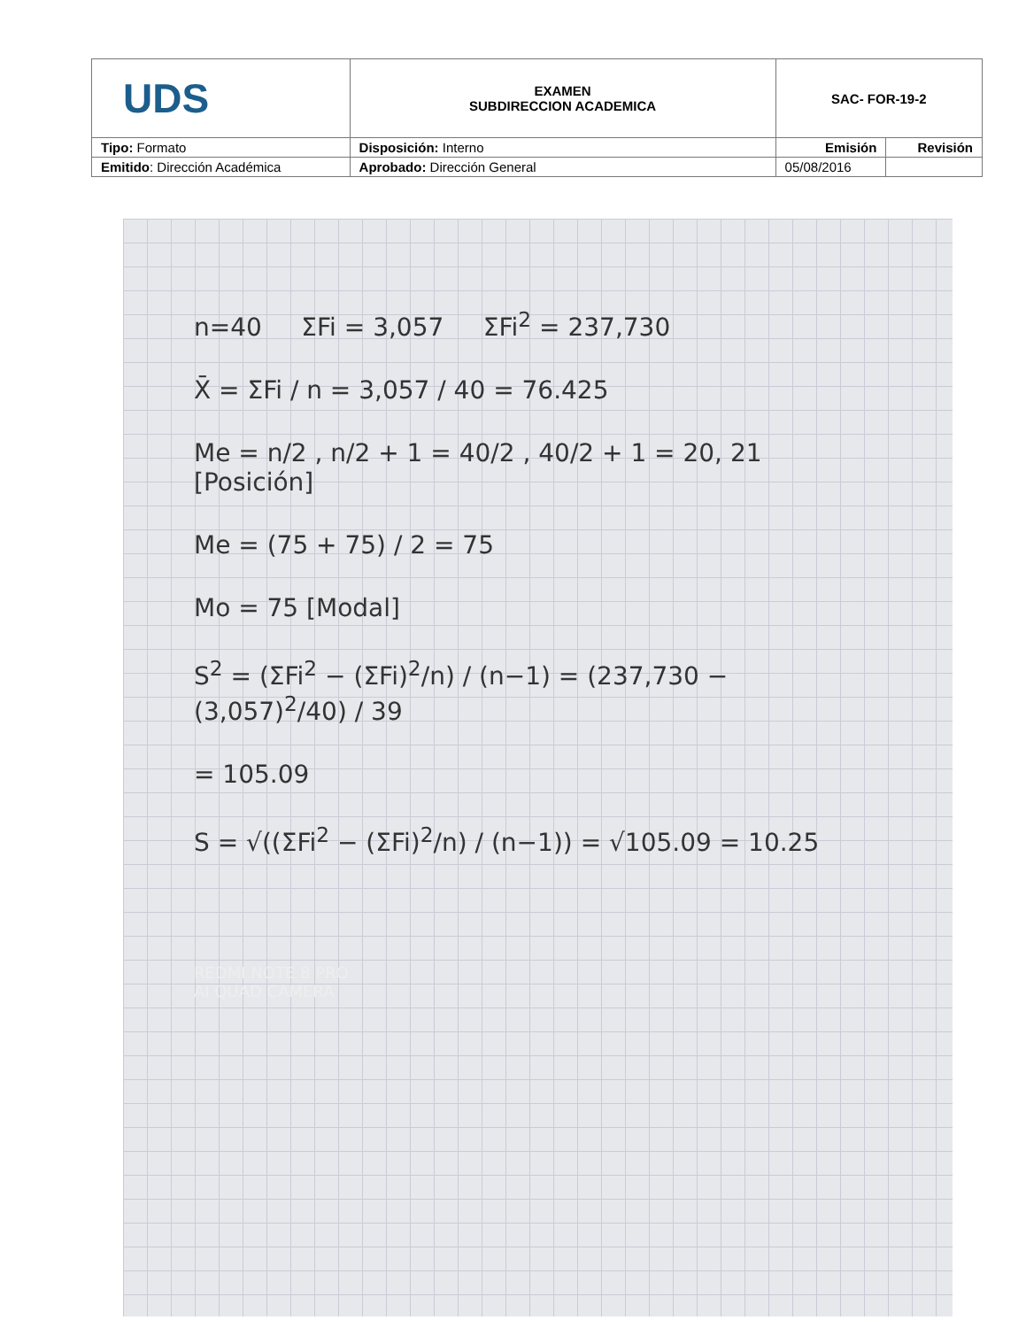| UDS | EXAMEN SUBDIRECCION ACADEMICA | SAC- FOR-19-2 | |
| Tipo: Formato | Disposición: Interno | Emisión | Revisión |
| Emitido : Dirección Académica | Aprobado: Dirección General | 05/08/2016 | |
n=40 ΣFi = 3,057 ΣFi<sup>2</sup> = 237,730
X̄ = ΣFi / n = 3,057 / 40 = 76.425
Me = n/2 , n/2 + 1 = 40/2 , 40/2 + 1 = 20, 21 [Posición]
Me = (75 + 75) / 2 = 75
Mo = 75 [Modal]
S<sup>2</sup> = (ΣFi<sup>2</sup> − (ΣFi)<sup>2</sup>/n) / (n−1) = (237,730 − (3,057)<sup>2</sup>/40) / 39
= 105.09
S = √((ΣFi<sup>2</sup> − (ΣFi)<sup>2</sup>/n) / (n−1)) = √105.09 = 10.25
REDMI NOTE 8 PRO
AI QUAD CAMERA